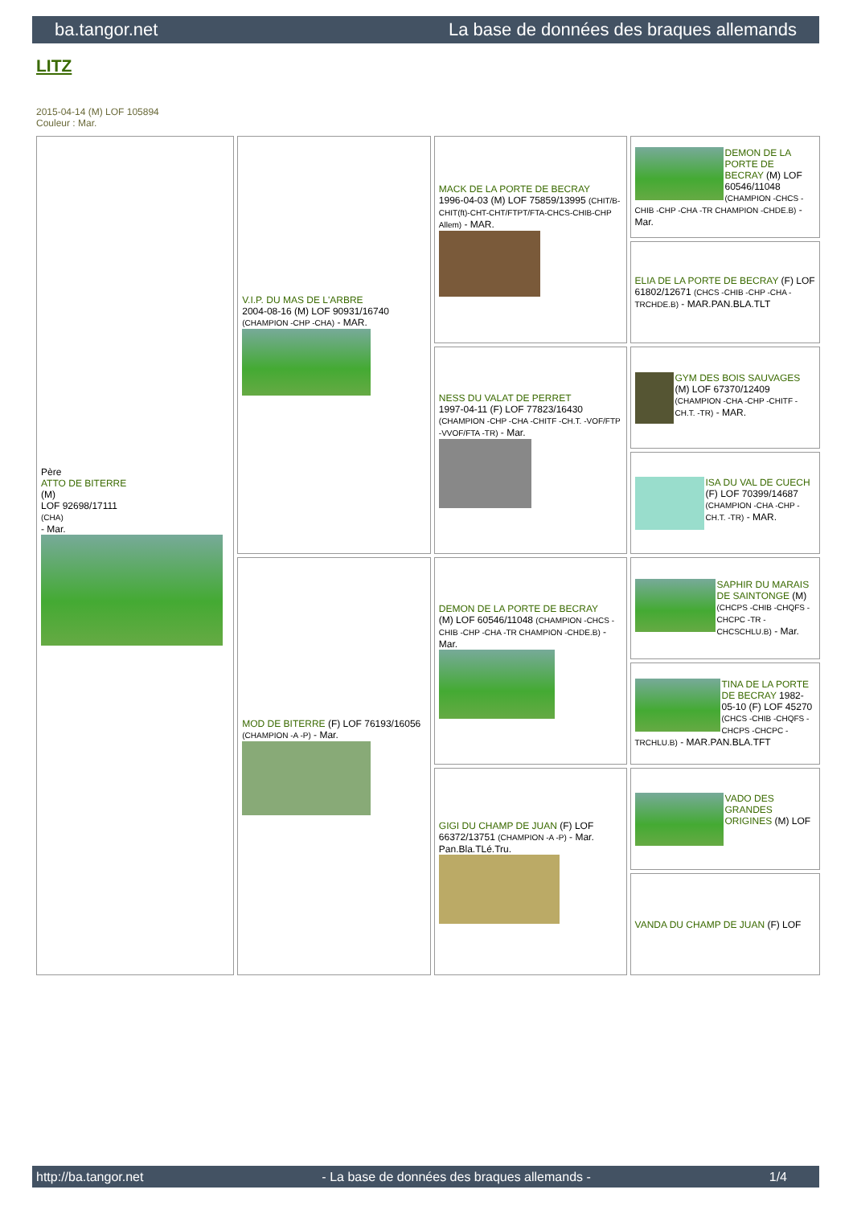ba.tangor.net La base de données des braques allemands
LITZ
2015-04-14 (M) LOF 105894
Couleur : Mar.
| Père ATTO DE BITERRE (M) LOF 92698/17111 (CHA) - Mar. | V.I.P. DU MAS DE L'ARBRE 2004-08-16 (M) LOF 90931/16740 (CHAMPION -CHP -CHA) - MAR. | MACK DE LA PORTE DE BECRAY 1996-04-03 (M) LOF 75859/13995 (CHIT/B-CHIT(ft)-CHT-CHT/FTPT/FTA-CHCS-CHIB-CHP Allem) - MAR. | DEMON DE LA PORTE DE BECRAY (M) LOF 60546/11048 (CHAMPION -CHCS -CHIB -CHP -CHA -TR CHAMPION -CHDE.B) - Mar. |
| | | | ELIA DE LA PORTE DE BECRAY (F) LOF 61802/12671 (CHCS -CHIB -CHP -CHA -TRCHDE.B) - MAR.PAN.BLA.TLT |
| | | NESS DU VALAT DE PERRET 1997-04-11 (F) LOF 77823/16430 (CHAMPION -CHP -CHA -CHITF -CH.T. -VOF/FTP -VVOF/FTA -TR) - Mar. | GYM DES BOIS SAUVAGES (M) LOF 67370/12409 (CHAMPION -CHA -CHP -CHITF -CH.T. -TR) - MAR. |
| | | | ISA DU VAL DE CUECH (F) LOF 70399/14687 (CHAMPION -CHA -CHP -CH.T. -TR) - MAR. |
| | MOD DE BITERRE (F) LOF 76193/16056 (CHAMPION -A -P) - Mar. | DEMON DE LA PORTE DE BECRAY (M) LOF 60546/11048 (CHAMPION -CHCS -CHIB -CHP -CHA -TR CHAMPION -CHDE.B) - Mar. | SAPHIR DU MARAIS DE SAINTONGE (M) (CHCPS -CHIB -CHQFS -CHCPC -TR -CHCSCHLU.B) - Mar. |
| | | | TINA DE LA PORTE DE BECRAY 1982-05-10 (F) LOF 45270 (CHCS -CHIB -CHQFS -CHCPS -CHCPC -TRCHLU.B) - MAR.PAN.BLA.TFT |
| | | GIGI DU CHAMP DE JUAN (F) LOF 66372/13751 (CHAMPION -A -P) - Mar. Pan.Bla.TLé.Tru. | VADO DES GRANDES ORIGINES (M) LOF |
| | | | VANDA DU CHAMP DE JUAN (F) LOF |
http://ba.tangor.net - La base de données des braques allemands - 1/4